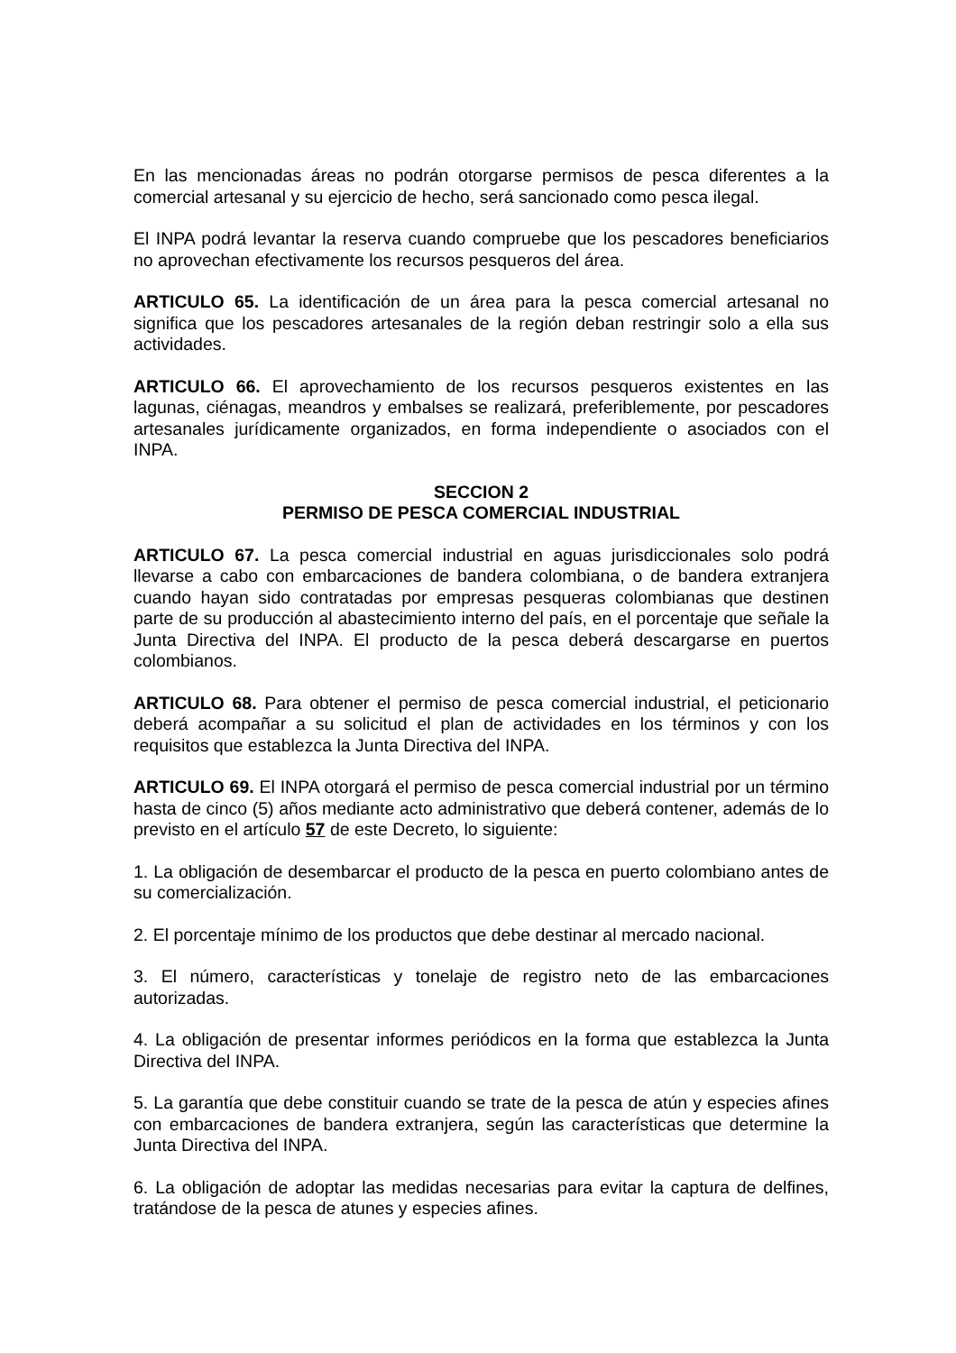En las mencionadas áreas no podrán otorgarse permisos de pesca diferentes a la comercial artesanal y su ejercicio de hecho, será sancionado como pesca ilegal.
El INPA podrá levantar la reserva cuando compruebe que los pescadores beneficiarios no aprovechan efectivamente los recursos pesqueros del área.
ARTICULO 65. La identificación de un área para la pesca comercial artesanal no significa que los pescadores artesanales de la región deban restringir solo a ella sus actividades.
ARTICULO 66. El aprovechamiento de los recursos pesqueros existentes en las lagunas, ciénagas, meandros y embalses se realizará, preferiblemente, por pescadores artesanales jurídicamente organizados, en forma independiente o asociados con el INPA.
SECCION 2
PERMISO DE PESCA COMERCIAL INDUSTRIAL
ARTICULO 67. La pesca comercial industrial en aguas jurisdiccionales solo podrá llevarse a cabo con embarcaciones de bandera colombiana, o de bandera extranjera cuando hayan sido contratadas por empresas pesqueras colombianas que destinen parte de su producción al abastecimiento interno del país, en el porcentaje que señale la Junta Directiva del INPA. El producto de la pesca deberá descargarse en puertos colombianos.
ARTICULO 68. Para obtener el permiso de pesca comercial industrial, el peticionario deberá acompañar a su solicitud el plan de actividades en los términos y con los requisitos que establezca la Junta Directiva del INPA.
ARTICULO 69. El INPA otorgará el permiso de pesca comercial industrial por un término hasta de cinco (5) años mediante acto administrativo que deberá contener, además de lo previsto en el artículo 57 de este Decreto, lo siguiente:
1. La obligación de desembarcar el producto de la pesca en puerto colombiano antes de su comercialización.
2. El porcentaje mínimo de los productos que debe destinar al mercado nacional.
3. El número, características y tonelaje de registro neto de las embarcaciones autorizadas.
4. La obligación de presentar informes periódicos en la forma que establezca la Junta Directiva del INPA.
5. La garantía que debe constituir cuando se trate de la pesca de atún y especies afines con embarcaciones de bandera extranjera, según las características que determine la Junta Directiva del INPA.
6. La obligación de adoptar las medidas necesarias para evitar la captura de delfines, tratándose de la pesca de atunes y especies afines.